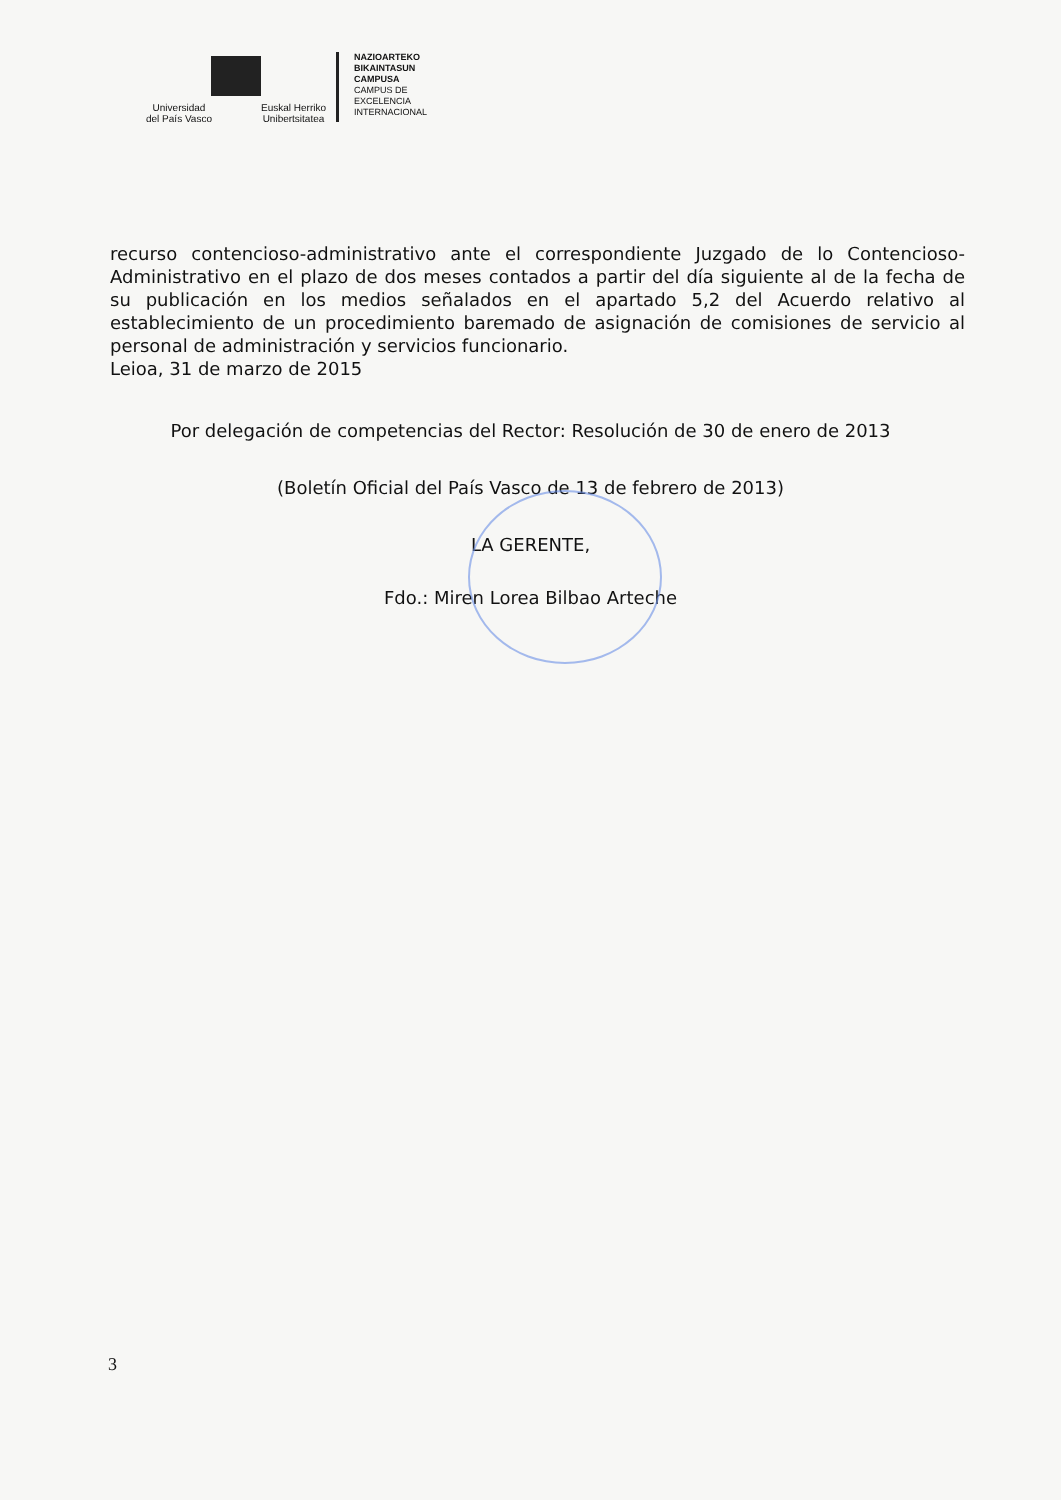Universidad
del País Vasco Euskal Herriko
Unibertsitatea
NAZIOARTEKO
BIKAINTASUN
CAMPUSA
CAMPUS DE
EXCELENCIA
INTERNACIONAL
recurso contencioso-administrativo ante el correspondiente Juzgado de lo Contencioso-Administrativo en el plazo de dos meses contados a partir del día siguiente al de la fecha de su publicación en los medios señalados en el apartado 5,2 del Acuerdo relativo al establecimiento de un procedimiento baremado de asignación de comisiones de servicio al personal de administración y servicios funcionario.
Leioa, 31 de marzo de 2015
Por delegación de competencias del Rector: Resolución de 30 de enero de 2013
(Boletín Oficial del País Vasco de 13 de febrero de 2013)
LA GERENTE,
Fdo.: Miren Lorea Bilbao Arteche
3